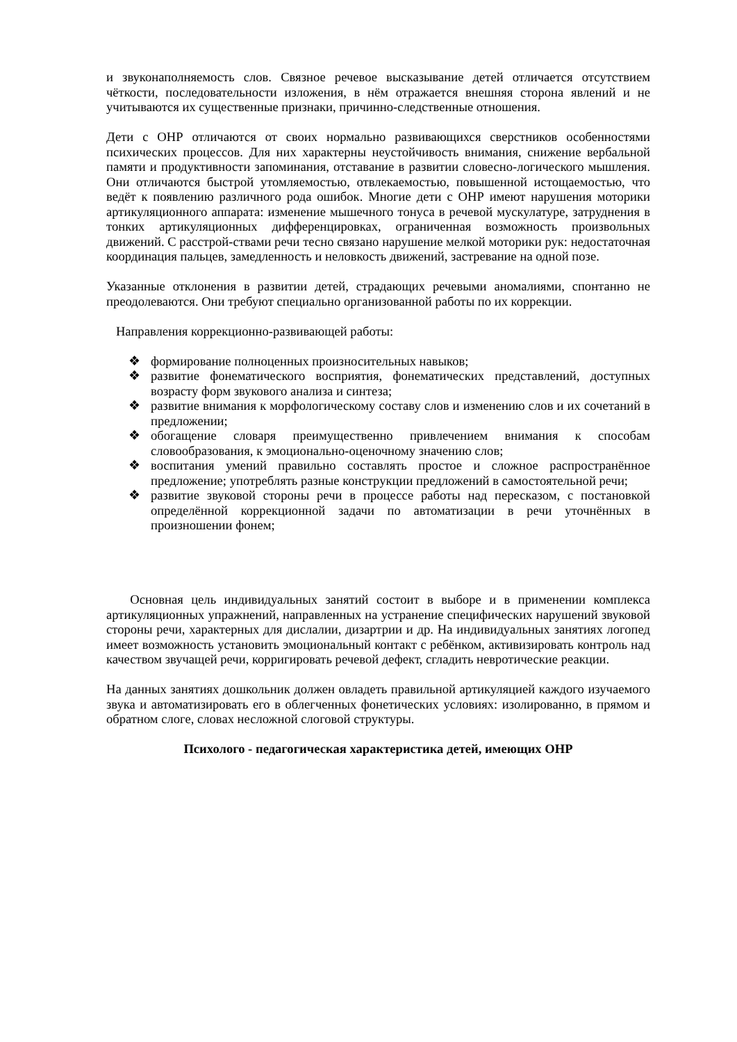и звуконаполняемость слов. Связное речевое высказывание детей отличается отсутствием чёткости, последовательности изложения, в нём отражается внешняя сторона явлений и не учитываются их существенные признаки, причинно-следственные отношения.
Дети с ОНР отличаются от своих нормально развивающихся сверстников особенностями психических процессов. Для них характерны неустойчивость внимания, снижение вербальной памяти и продуктивности запоминания, отставание в развитии словесно-логического мышления. Они отличаются быстрой утомляемостью, отвлекаемостью, повышенной истощаемостью, что ведёт к появлению различного рода ошибок. Многие дети с ОНР имеют нарушения моторики артикуляционного аппарата: изменение мышечного тонуса в речевой мускулатуре, затруднения в тонких артикуляционных дифференцировках, ограниченная возможность произвольных движений. С расстрой-ствами речи тесно связано нарушение мелкой моторики рук: недостаточная координация пальцев, замедленность и неловкость движений, застревание на одной позе.
Указанные отклонения в развитии детей, страдающих речевыми аномалиями, спонтанно не преодолеваются. Они требуют специально организованной работы по их коррекции.
Направления коррекционно-развивающей работы:
❖ формирование полноценных произносительных навыков;
❖ развитие фонематического восприятия, фонематических представлений, доступных возрасту форм звукового анализа и синтеза;
❖ развитие внимания к морфологическому составу слов и изменению слов и их сочетаний в предложении;
❖ обогащение словаря преимущественно привлечением внимания к способам словообразования, к эмоционально-оценочному значению слов;
❖ воспитания умений правильно составлять простое и сложное распространённое предложение; употреблять разные конструкции предложений в самостоятельной речи;
❖ развитие звуковой стороны речи в процессе работы над пересказом, с постановкой определённой коррекционной задачи по автоматизации в речи уточнённых в произношении фонем;
Основная цель индивидуальных занятий состоит в выборе и в применении комплекса артикуляционных упражнений, направленных на устранение специфических нарушений звуковой стороны речи, характерных для дислалии, дизартрии и др. На индивидуальных занятиях логопед имеет возможность установить эмоциональный контакт с ребёнком, активизировать контроль над качеством звучащей речи, корригировать речевой дефект, сгладить невротические реакции.
На данных занятиях дошкольник должен овладеть правильной артикуляцией каждого изучаемого звука и автоматизировать его в облегченных фонетических условиях: изолированно, в прямом и обратном слоге, словах несложной слоговой структуры.
Психолого - педагогическая характеристика детей, имеющих ОНР